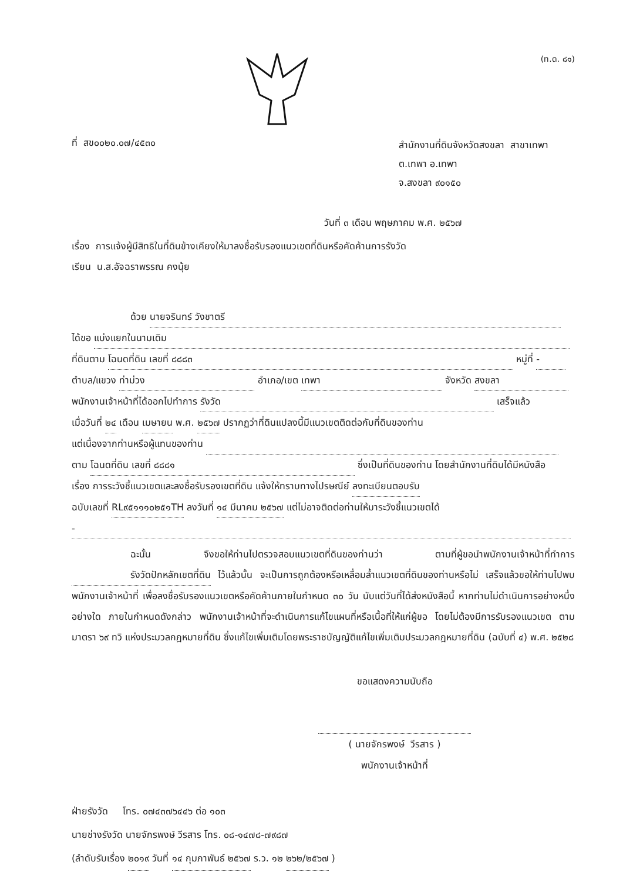(ท.ด. ๘๑)
ที่ สข๐๐๒๐.๐๗/๔๕๓๐
สำนักงานที่ดินจังหวัดสงขลา สาขาเทพา
ต.เทพา อ.เทพา
จ.สงขลา ๙๐๑๕๐
วันที่ ๓ เดือน พฤษภาคม พ.ศ. ๒๕๖๗
เรื่อง การแจ้งผู้มีสิทธิในที่ดินข้างเคียงให้มาลงชื่อรับรองแนวเขตที่ดินหรือคัดค้านการรังวัด
เรียน น.ส.อัจฉราพรรณ คงนุ้ย
ด้วย นายจรินทร์ วังชาตรี
ได้ขอ แบ่งแยกในนามเดิม
ที่ดินตาม โฉนดที่ดิน เลขที่ ๘๘๘๓ หมู่ที่ -
ตำบล/แขวง ท่าม่วง อำเภอ/เขต เทพา จังหวัด สงขลา
พนักงานเจ้าหน้าที่ได้ออกไปทำการ รังวัด เสร็จแล้ว
เมื่อวันที่ ๒๔ เดือน เมษายน พ.ศ. ๒๕๖๗ ปรากฏว่าที่ดินแปลงนี้มีแนวเขตติดต่อกับที่ดินของท่าน
แต่เนื่องจากท่านหรือผู้แทนของท่าน
ตาม โฉนดที่ดิน เลขที่ ๘๘๘๑ ซึ่งเป็นที่ดินของท่าน โดยสำนักงานที่ดินได้มีหนังสือ
เรื่อง การระวังชี้แนวเขตและลงชื่อรับรองเขตที่ดิน แจ้งให้ทราบทางไปรษณีย์ ลงทะเบียนตอบรับ
ฉบับเลขที่ RL๙๕๑๑๑๐๒๕๑TH ลงวันที่ ๑๔ มีนาคม ๒๕๖๗ แต่ไม่อาจติดต่อท่านให้มาระวังชี้แนวเขตได้
-
ฉะนั้น จึงขอให้ท่านไปตรวจสอบแนวเขตที่ดินของท่านว่า ตามที่ผู้ขอนำพนักงานเจ้าหน้าที่ทำการ รังวัดปักหลักเขตที่ดิน ไว้แล้วนั้น จะเป็นการถูกต้องหรือเหลื่อมล้ำแนวเขตที่ดินของท่านหรือไม่ เสร็จแล้วขอให้ท่านไปพบพนักงานเจ้าหน้าที่ เพื่อลงชื่อรับรองแนวเขตหรือคัดค้านภายในกำหนด ๓๐ วัน นับแต่วันที่ได้ส่งหนังสือนี้ หากท่านไม่ดำเนินการอย่างหนึ่งอย่างใด ภายในกำหนดดังกล่าว พนักงานเจ้าหน้าที่จะดำเนินการแก้ไขแผนที่หรือเนื้อที่ให้แก่ผู้ขอ โดยไม่ต้องมีการรับรองแนวเขต ตามมาตรา ๖๙ ทวิ แห่งประมวลกฎหมายที่ดิน ซึ่งแก้ไขเพิ่มเติมโดยพระราชบัญญัติแก้ไขเพิ่มเติมประมวลกฎหมายที่ดิน (ฉบับที่ ๔) พ.ศ. ๒๕๒๘
ขอแสดงความนับถือ
( นายจักรพงษ์ วีรสาร )
พนักงานเจ้าหน้าที่
ฝ่ายรังวัด โทร. ๐๗๔๓๗๖๔๔๖ ต่อ ๑๐๓
นายช่างรังวัด นายจักรพงษ์ วีรสาร โทร. ๐๘-๑๔๗๘-๗๙๘๗
(ลำดับรับเรื่อง ๒๐๑๙ วันที่ ๑๔ กุมภาพันธ์ ๒๕๖๗ ร.ว. ๑๒ ๒๖๒/๒๕๖๗ )